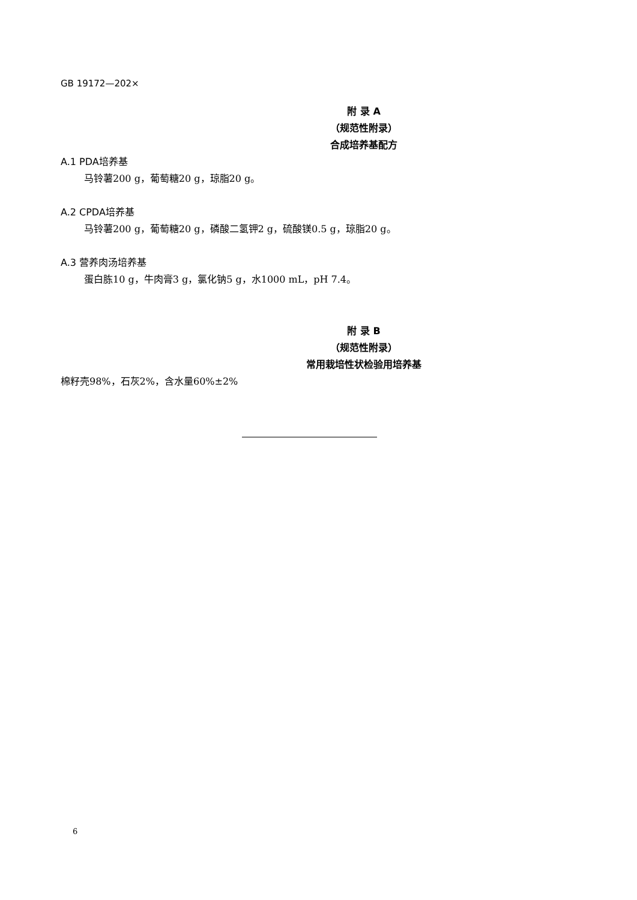GB 19172—202×
附 录 A
（规范性附录）
合成培养基配方
A.1 PDA培养基
马铃薯200 g，葡萄糖20 g，琼脂20 g。
A.2 CPDA培养基
马铃薯200 g，葡萄糖20 g，磷酸二氢钾2 g，硫酸镁0.5 g，琼脂20 g。
A.3 营养肉汤培养基
蛋白胨10 g，牛肉膏3 g，氯化钠5 g，水1000 mL，pH 7.4。
附 录 B
（规范性附录）
常用栽培性状检验用培养基
棉籽壳98%，石灰2%，含水量60%±2%
6